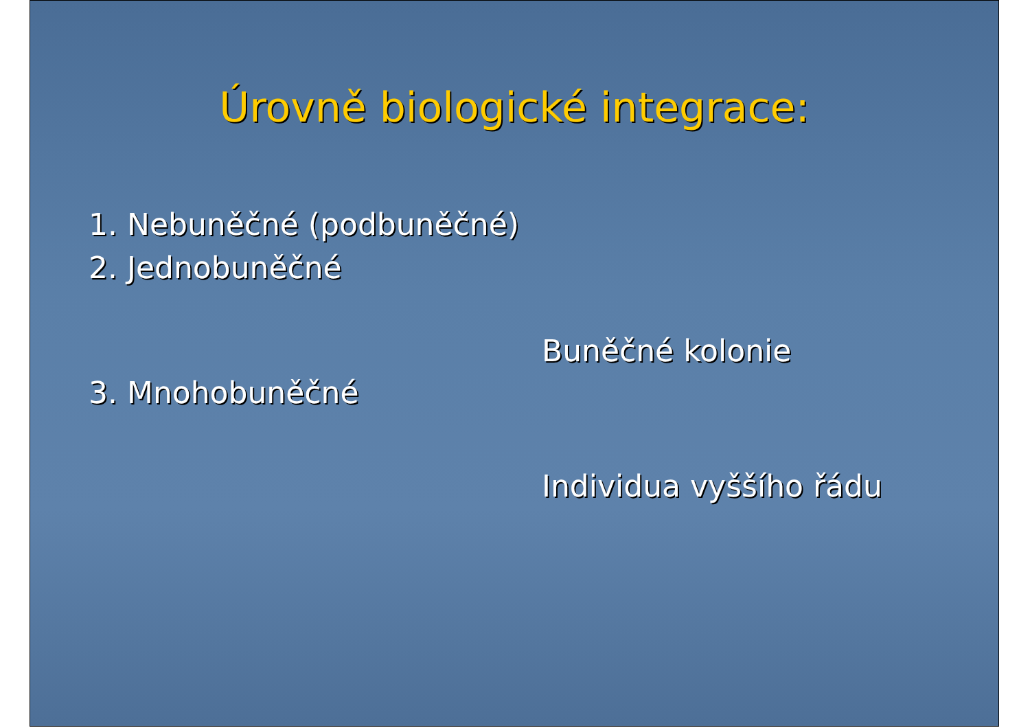Úrovně biologické integrace:
1. Nebuněčné (podbuněčné)
2. Jednobuněčné
Buněčné kolonie
3. Mnohobuněčné
Individua vyššího řádu